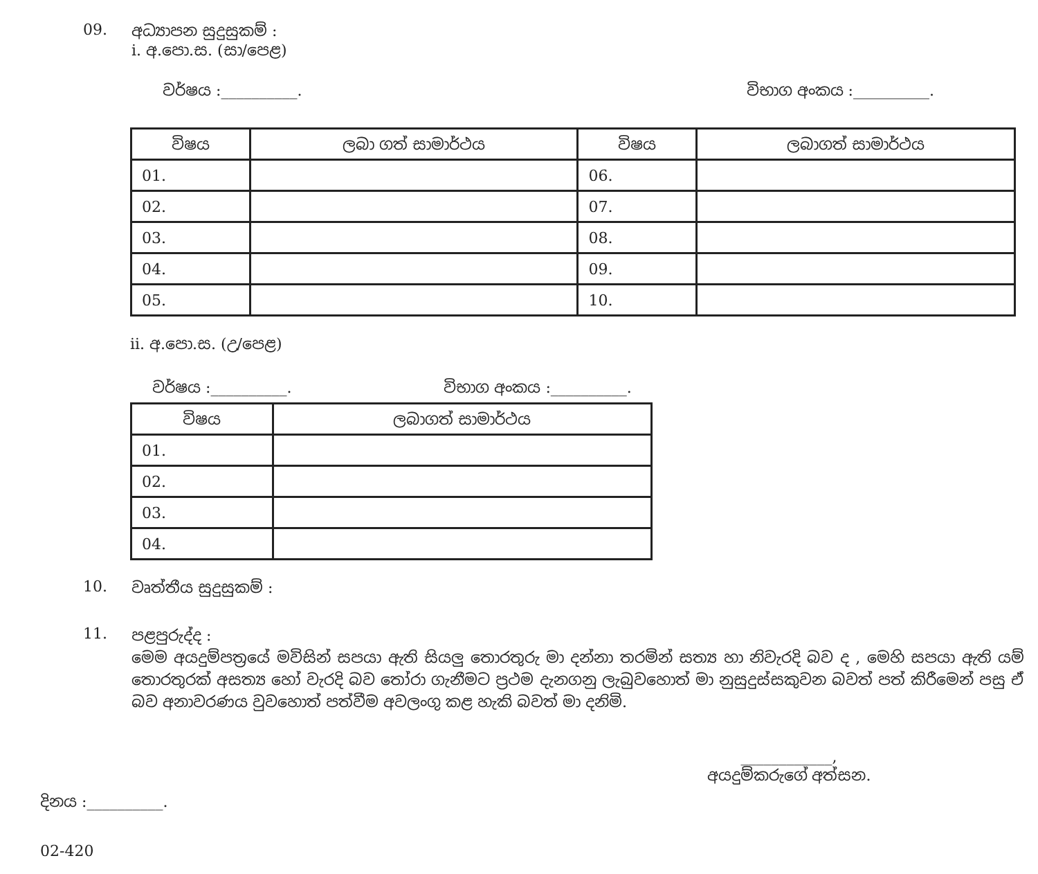09. අධ්‍යාපන සුදුසුකම් :
i. අ.පො.ස. (සා/පෙළ)
වර්ෂය :__________. විභාග අංකය :__________.
| විෂය | ලබා ගත් සාමාර්ථය | විෂය | ලබාගත් සාමාර්ථය |
| --- | --- | --- | --- |
| 01. | | 06. | |
| 02. | | 07. | |
| 03. | | 08. | |
| 04. | | 09. | |
| 05. | | 10. | |
ii. අ.පො.ස. (උ/පෙළ)
වර්ෂය :__________. විභාග අංකය :__________.
| විෂය | ලබාගත් සාමාර්ථය |
| --- | --- |
| 01. | |
| 02. | |
| 03. | |
| 04. | |
10. වෘත්තීය සුදුසුකම් :
11.
පළපුරුද්ද :
මෙම අයදුම්පත්‍රයේ මවිසින් සපයා ඇති සියලු තොරතුරු මා දන්නා තරමින් සත්‍ය හා නිවැරදි බව ද , මෙහි සපයා ඇති යම් තොරතුරක් අසත්‍ය හෝ වැරදි බව තෝරා ගැනීමට ප්‍රථම දැනගනු ලැබුවහොත් මා නුසුදුස්සකුවන බවත් පත් කිරීමෙන් පසු ඒ බව අනාවරණය වුවහොත් පත්වීම අවලංගු කළ හැකි බවත් මා දනිමි.
____________,
අයදුම්කරුගේ අත්සන.
දිනය :__________.
02-420